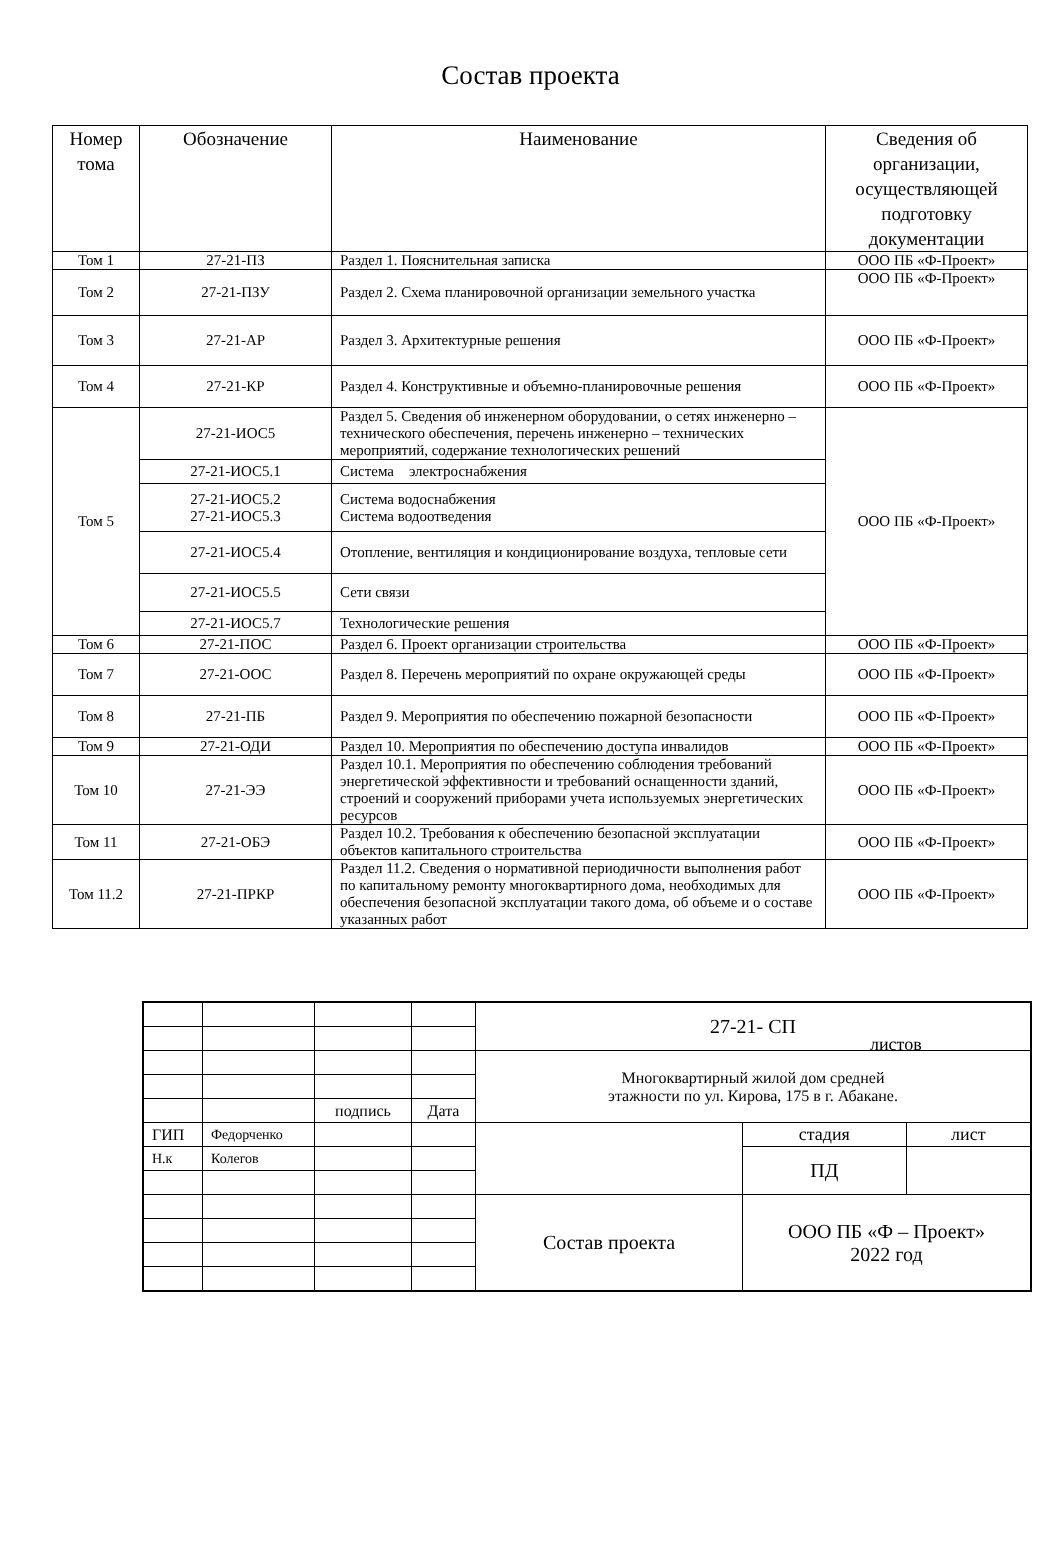Состав проекта
| Номер тома | Обозначение | Наименование | Сведения об организации, осуществляющей подготовку документации |
| --- | --- | --- | --- |
| Том 1 | 27-21-ПЗ | Раздел 1. Пояснительная записка | ООО ПБ «Ф-Проект» |
| Том 2 | 27-21-ПЗУ | Раздел 2. Схема планировочной организации земельного участка | ООО ПБ «Ф-Проект» |
| Том 3 | 27-21-АР | Раздел 3. Архитектурные решения | ООО ПБ «Ф-Проект» |
| Том 4 | 27-21-КР | Раздел 4. Конструктивные и объемно-планировочные решения | ООО ПБ «Ф-Проект» |
| Том 5 | 27-21-ИОС5 | Раздел 5. Сведения об инженерном оборудовании, о сетях инженерно – технического обеспечения, перечень инженерно – технических мероприятий, содержание технологических решений | ООО ПБ «Ф-Проект» |
| | 27-21-ИОС5.1 | Система электроснабжения | |
| | 27-21-ИОС5.2 27-21-ИОС5.3 | Система водоснабжения Система водоотведения | |
| | 27-21-ИОС5.4 | Отопление, вентиляция и кондиционирование воздуха, тепловые сети | |
| | 27-21-ИОС5.5 | Сети связи | |
| | 27-21-ИОС5.7 | Технологические решения | |
| Том 6 | 27-21-ПОС | Раздел 6. Проект организации строительства | ООО ПБ «Ф-Проект» |
| Том 7 | 27-21-ООС | Раздел 8. Перечень мероприятий по охране окружающей среды | ООО ПБ «Ф-Проект» |
| Том 8 | 27-21-ПБ | Раздел 9. Мероприятия по обеспечению пожарной безопасности | ООО ПБ «Ф-Проект» |
| Том 9 | 27-21-ОДИ | Раздел 10. Мероприятия по обеспечению доступа инвалидов | ООО ПБ «Ф-Проект» |
| Том 10 | 27-21-ЭЭ | Раздел 10.1. Мероприятия по обеспечению соблюдения требований энергетической эффективности и требований оснащенности зданий, строений и сооружений приборами учета используемых энергетических ресурсов | ООО ПБ «Ф-Проект» |
| Том 11 | 27-21-ОБЭ | Раздел 10.2. Требования к обеспечению безопасной эксплуатации объектов капитального строительства | ООО ПБ «Ф-Проект» |
| Том 11.2 | 27-21-ПРКР | Раздел 11.2. Сведения о нормативной периодичности выполнения работ по капитальному ремонту многоквартирного дома, необходимых для обеспечения безопасной эксплуатации такого дома, об объеме и о составе указанных работ | ООО ПБ «Ф-Проект» |
| | | | | 27-21- СП | | |
| | | | | Многоквартирный жилой дом средней этажности по ул. Кирова, 175 в г. Абакане. | | |
| | | подпись | Дата | | | |
| ГИП | Федорченко | | | | стадия | лист |
| Н.к | Колегов | | | | ПД | |
| | | | | Состав проекта | ООО ПБ «Ф – Проект» 2022 год | |
листов